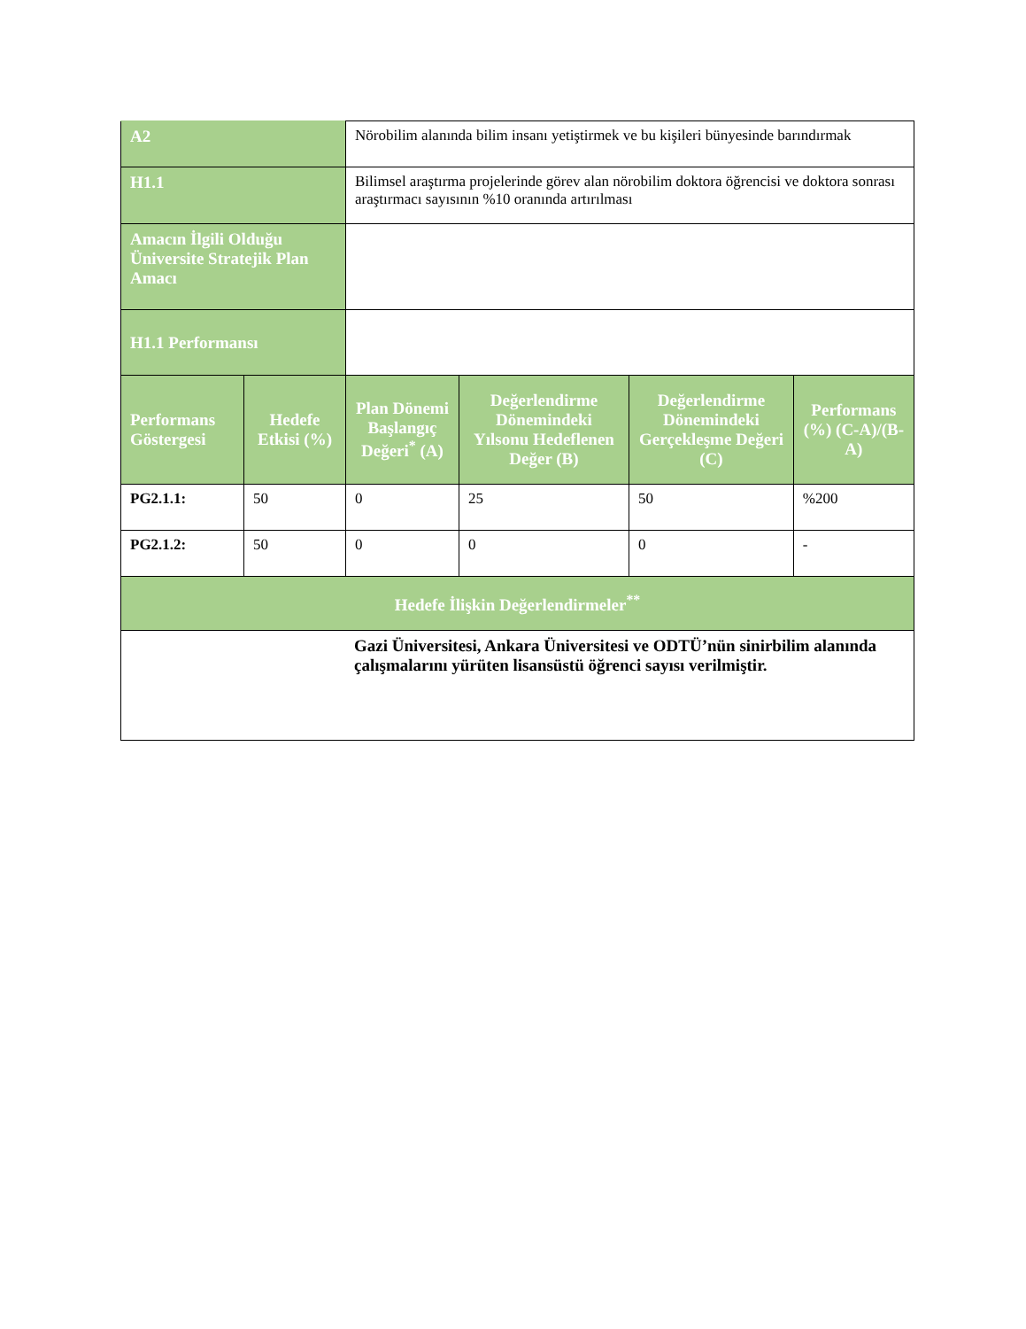| A2 | | Nörobilim alanında bilim insanı yetiştirmek ve bu kişileri bünyesinde barındırmak | | | |
| H1.1 | | Bilimsel araştırma projelerinde görev alan nörobilim doktora öğrencisi ve doktora sonrası araştırmacı sayısının %10 oranında artırılması | | | |
| Amacın İlgili Olduğu Üniversite Stratejik Plan Amacı | | | | | |
| H1.1 Performansı | | | | | |
| Performans Göstergesi | Hedefe Etkisi (%) | Plan Dönemi Başlangıç Değeri<sup>*</sup> (A) | Değerlendirme Dönemindeki Yılsonu Hedeflenen Değer (B) | Değerlendirme Dönemindeki Gerçekleşme Değeri (C) | Performans (%) (C-A)/(B-A) |
| PG2.1.1: | 50 | 0 | 25 | 50 | %200 |
| PG2.1.2: | 50 | 0 | 0 | 0 | - |
| Hedefe İlişkin Değerlendirmeler<sup>**</sup> | | | | | |
| Gazi Üniversitesi, Ankara Üniversitesi ve ODTÜ’nün sinirbilim alanında çalışmalarını yürüten lisansüstü öğrenci sayısı verilmiştir. | | | | | |